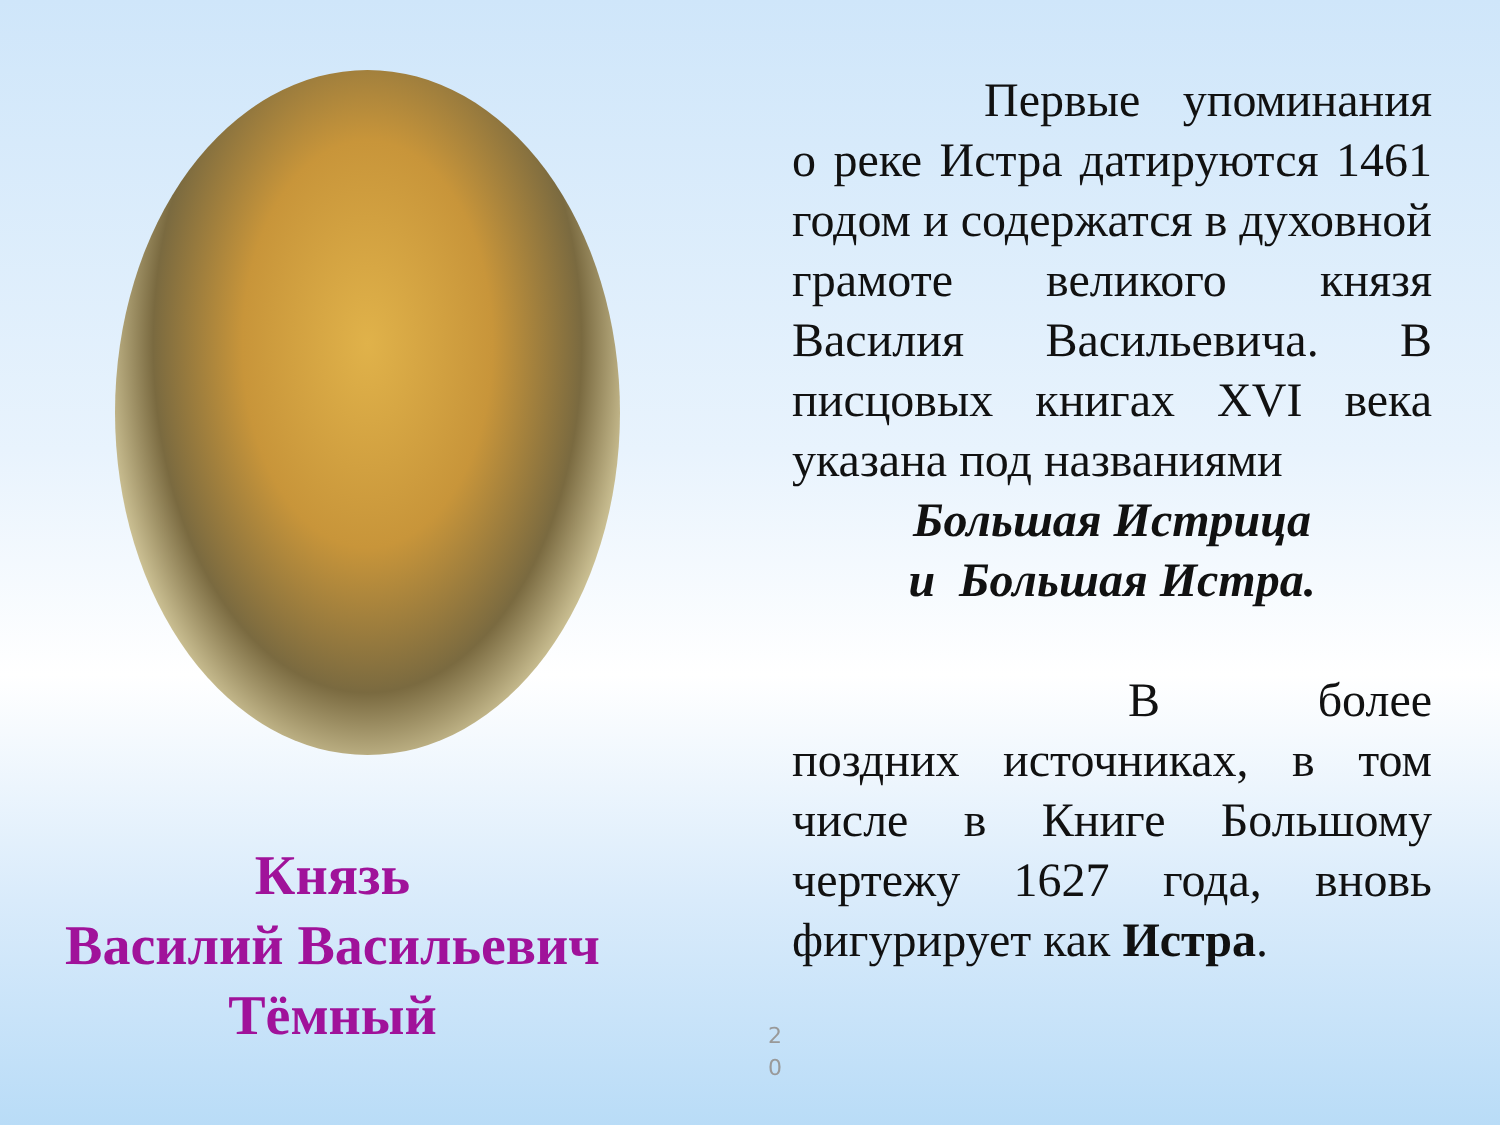Князь
Василий Васильевич
Тёмный
2
0
    Первые упоминания о реке Истра датируются 1461 годом и содержатся в духовной грамоте великого князя Василия Васильевича. В писцовых книгах XVI века указана под названиями
Большая Истрица
и Большая Истра.
       В более поздних источниках, в том числе в Книге Большому чертежу 1627 года, вновь фигурирует как Истра.